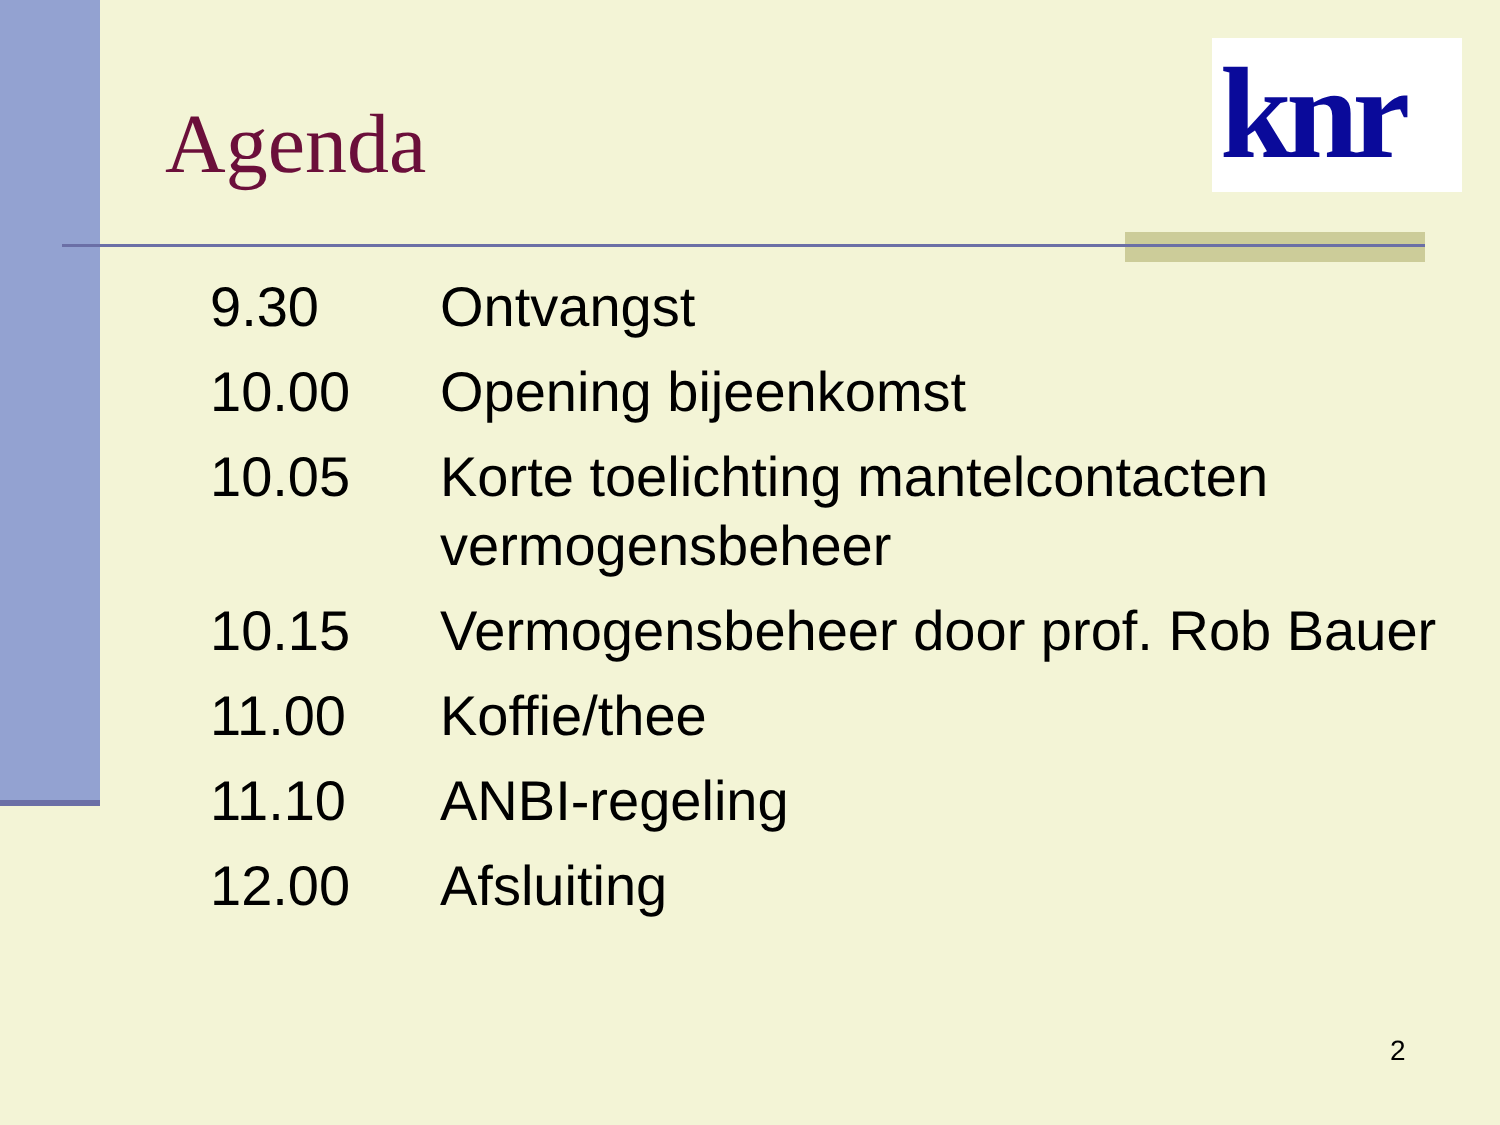Agenda
knr
| 9.30 | Ontvangst |
| 10.00 | Opening bijeenkomst |
| 10.05 | Korte toelichting mantelcontacten vermogensbeheer |
| 10.15 | Vermogensbeheer door prof. Rob Bauer |
| 11.00 | Koffie/thee |
| 11.10 | ANBI-regeling |
| 12.00 | Afsluiting |
2